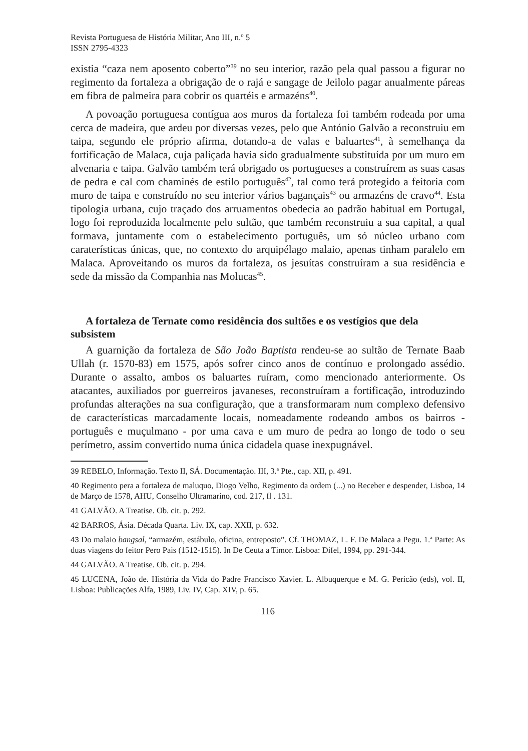Revista Portuguesa de História Militar, Ano III, n.º 5
ISSN 2795-4323
existia “caza nem aposento coberto”<sup>39</sup> no seu interior, razão pela qual passou a figurar no regimento da fortaleza a obrigação de o rajá e sangage de Jeilolo pagar anualmente páreas em fibra de palmeira para cobrir os quartéis e armazéns<sup>40</sup>.
A povoação portuguesa contígua aos muros da fortaleza foi também rodeada por uma cerca de madeira, que ardeu por diversas vezes, pelo que António Galvão a reconstruiu em taipa, segundo ele próprio afirma, dotando-a de valas e baluartes<sup>41</sup>, à semelhança da fortificação de Malaca, cuja paliçada havia sido gradualmente substituída por um muro em alvenaria e taipa. Galvão também terá obrigado os portugueses a construírem as suas casas de pedra e cal com chaminés de estilo português<sup>42</sup>, tal como terá protegido a feitoria com muro de taipa e construído no seu interior vários bagançais<sup>43</sup> ou armazéns de cravo<sup>44</sup>. Esta tipologia urbana, cujo traçado dos arruamentos obedecia ao padrão habitual em Portugal, logo foi reproduzida localmente pelo sultão, que também reconstruiu a sua capital, a qual formava, juntamente com o estabelecimento português, um só núcleo urbano com caraterísticas únicas, que, no contexto do arquipélago malaio, apenas tinham paralelo em Malaca. Aproveitando os muros da fortaleza, os jesuítas construíram a sua residência e sede da missão da Companhia nas Molucas<sup>45</sup>.
A fortaleza de Ternate como residência dos sultões e os vestígios que dela subsistem
A guarnição da fortaleza de São João Baptista rendeu-se ao sultão de Ternate Baab Ullah (r. 1570-83) em 1575, após sofrer cinco anos de contínuo e prolongado assédio. Durante o assalto, ambos os baluartes ruíram, como mencionado anteriormente. Os atacantes, auxiliados por guerreiros javaneses, reconstruíram a fortificação, introduzindo profundas alterações na sua configuração, que a transformaram num complexo defensivo de características marcadamente locais, nomeadamente rodeando ambos os bairros - português e muçulmano - por uma cava e um muro de pedra ao longo de todo o seu perímetro, assim convertido numa única cidadela quase inexpugnável.
39 REBELO, Informação. Texto II, SÁ. Documentação. III, 3.ª Pte., cap. XII, p. 491.
40 Regimento pera a fortaleza de maluquo, Diogo Velho, Regimento da ordem (...) no Receber e despender, Lisboa, 14 de Março de 1578, AHU, Conselho Ultramarino, cod. 217, fl . 131.
41 GALVÃO. A Treatise. Ob. cit. p. 292.
42 BARROS, Ásia. Década Quarta. Liv. IX, cap. XXII, p. 632.
43 Do malaio bangsal, “armazém, estábulo, oficina, entreposto”. Cf. THOMAZ, L. F. De Malaca a Pegu. 1.ª Parte: As duas viagens do feitor Pero Pais (1512-1515). In De Ceuta a Timor. Lisboa: Difel, 1994, pp. 291-344.
44 GALVÃO. A Treatise. Ob. cit. p. 294.
45 LUCENA, João de. História da Vida do Padre Francisco Xavier. L. Albuquerque e M. G. Pericão (eds), vol. II, Lisboa: Publicações Alfa, 1989, Liv. IV, Cap. XIV, p. 65.
116